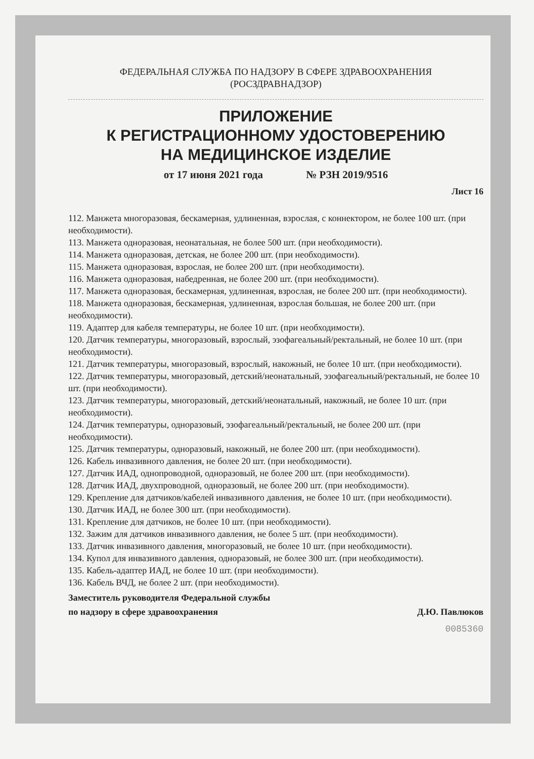ФЕДЕРАЛЬНАЯ СЛУЖБА ПО НАДЗОРУ В СФЕРЕ ЗДРАВООХРАНЕНИЯ
(РОСЗДРАВНАДЗОР)
ПРИЛОЖЕНИЕ
К РЕГИСТРАЦИОННОМУ УДОСТОВЕРЕНИЮ
НА МЕДИЦИНСКОЕ ИЗДЕЛИЕ
от 17 июня 2021 года № РЗН 2019/9516
Лист 16
112. Манжета многоразовая, бескамерная, удлиненная, взрослая, с коннектором, не более 100 шт. (при необходимости).
113. Манжета одноразовая, неонатальная, не более 500 шт. (при необходимости).
114. Манжета одноразовая, детская, не более 200 шт. (при необходимости).
115. Манжета одноразовая, взрослая, не более 200 шт. (при необходимости).
116. Манжета одноразовая, набедренная, не более 200 шт. (при необходимости).
117. Манжета одноразовая, бескамерная, удлиненная, взрослая, не более 200 шт. (при необходимости).
118. Манжета одноразовая, бескамерная, удлиненная, взрослая большая, не более 200 шт. (при необходимости).
119. Адаптер для кабеля температуры, не более 10 шт. (при необходимости).
120. Датчик температуры, многоразовый, взрослый, эзофагеальный/ректальный, не более 10 шт. (при необходимости).
121. Датчик температуры, многоразовый, взрослый, накожный, не более 10 шт. (при необходимости).
122. Датчик температуры, многоразовый, детский/неонатальный, эзофагеальный/ректальный, не более 10 шт. (при необходимости).
123. Датчик температуры, многоразовый, детский/неонатальный, накожный, не более 10 шт. (при необходимости).
124. Датчик температуры, одноразовый, эзофагеальный/ректальный, не более 200 шт. (при необходимости).
125. Датчик температуры, одноразовый, накожный, не более 200 шт. (при необходимости).
126. Кабель инвазивного давления, не более 20 шт. (при необходимости).
127. Датчик ИАД, однопроводной, одноразовый, не более 200 шт. (при необходимости).
128. Датчик ИАД, двухпроводной, одноразовый, не более 200 шт. (при необходимости).
129. Крепление для датчиков/кабелей инвазивного давления, не более 10 шт. (при необходимости).
130. Датчик ИАД, не более 300 шт. (при необходимости).
131. Крепление для датчиков, не более 10 шт. (при необходимости).
132. Зажим для датчиков инвазивного давления, не более 5 шт. (при необходимости).
133. Датчик инвазивного давления, многоразовый, не более 10 шт. (при необходимости).
134. Купол для инвазивного давления, одноразовый, не более 300 шт. (при необходимости).
135. Кабель-адаптер ИАД, не более 10 шт. (при необходимости).
136. Кабель ВЧД, не более 2 шт. (при необходимости).
Заместитель руководителя Федеральной службы
по надзору в сфере здравоохранения
Д.Ю. Павлюков
0085360